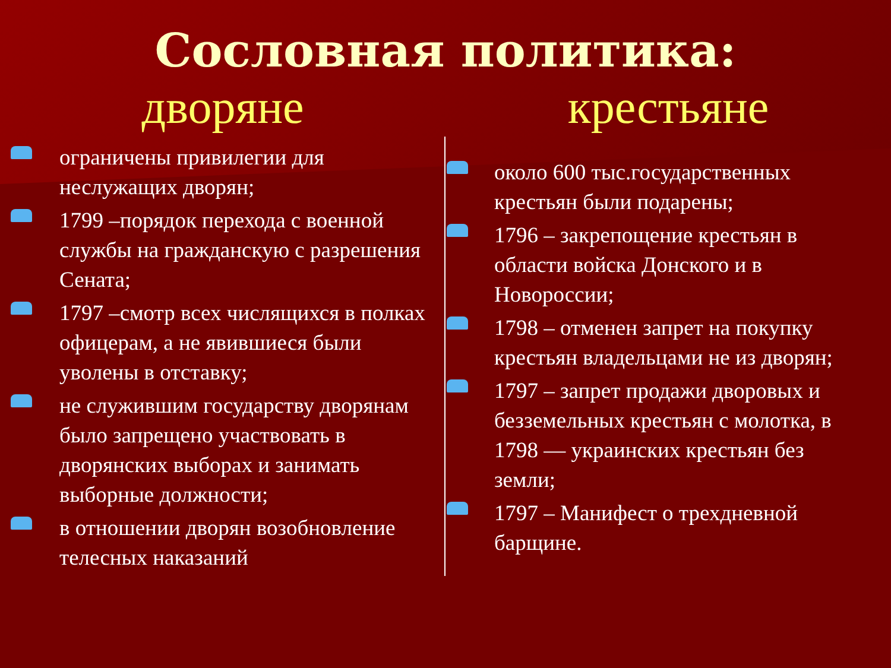Сословная политика:
дворяне крестьяне
ограничены привилегии для неслужащих дворян;
1799 –порядок перехода с военной службы на гражданскую с разрешения Сената;
1797 –смотр всех числящихся в полках офицерам, а не явившиеся были уволены в отставку;
не служившим государству дворянам было запрещено участвовать в дворянских выборах и занимать выборные должности;
в отношении дворян возобновление телесных наказаний
около 600 тыс.государственных крестьян были подарены;
1796 – закрепощение крестьян в области войска Донского и в Новороссии;
1798 – отменен запрет на покупку крестьян владельцами не из дворян;
1797 – запрет продажи дворовых и безземельных крестьян с молотка, в 1798 — украинских крестьян без земли;
1797 – Манифест о трехдневной барщине.